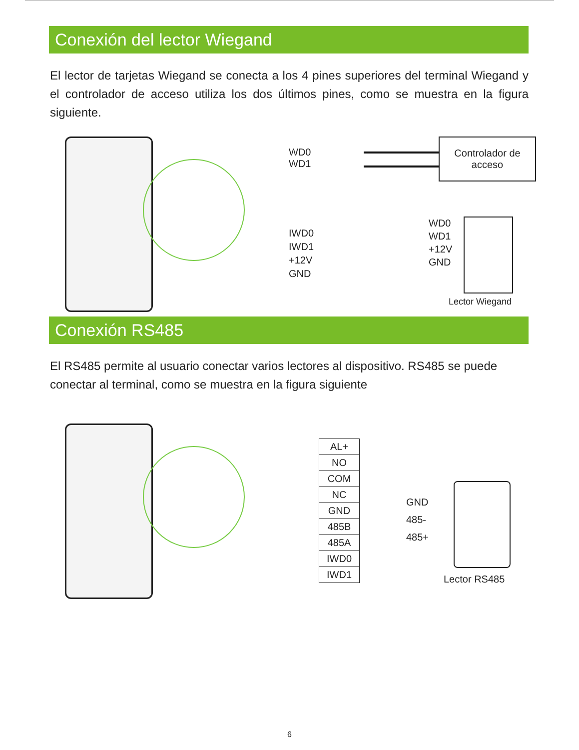Conexión del lector Wiegand
El lector de tarjetas Wiegand se conecta a los 4 pines superiores del terminal Wiegand y el controlador de acceso utiliza los dos últimos pines, como se muestra en la figura siguiente.
WD0
WD1
Controlador de acceso
IWD0
IWD1
+12V
GND
WD0
WD1
+12V
GND
Lector Wiegand
Conexión RS485
El RS485 permite al usuario conectar varios lectores al dispositivo. RS485 se puede conectar al terminal, como se muestra en la figura siguiente
| AL+ |
| NO |
| COM |
| NC |
| GND |
| 485B |
| 485A |
| IWD0 |
| IWD1 |
GND
485-
485+
Lector RS485
6